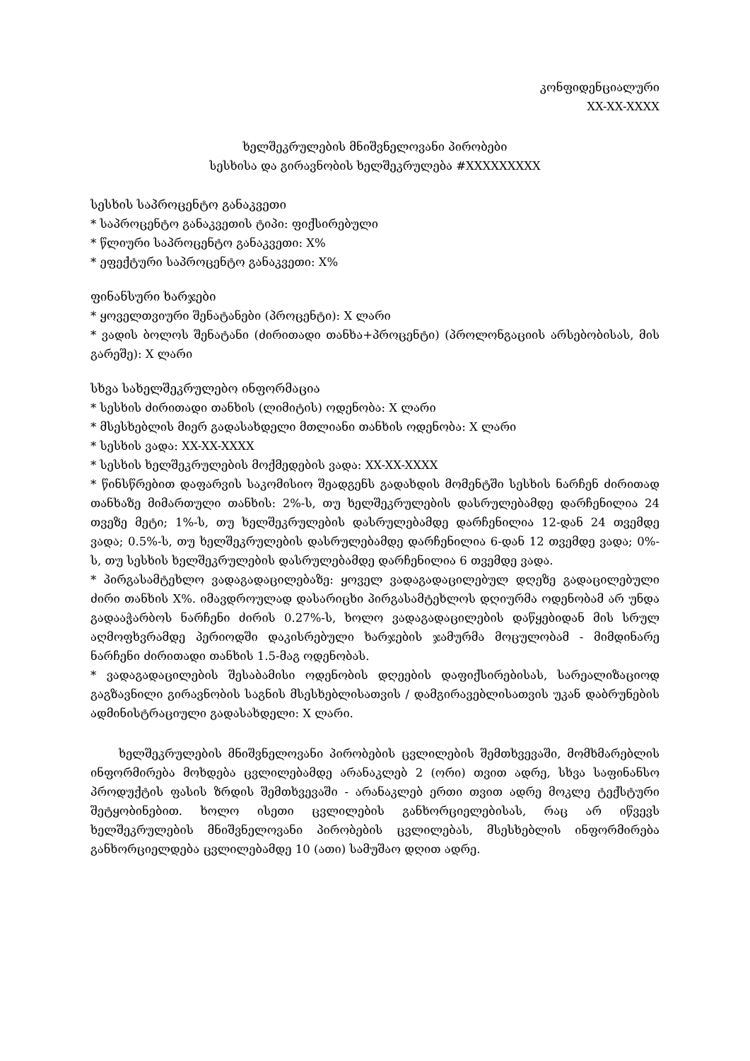კონფიდენციალური
XX-XX-XXXX
ხელშეკრულების მნიშვნელოვანი პირობები
სესხისა და გირავნობის ხელშეკრულება #XXXXXXXXX
სესხის საპროცენტო განაკვეთი
* საპროცენტო განაკვეთის ტიპი: ფიქსირებული
* წლიური საპროცენტო განაკვეთი: X%
* ეფექტური საპროცენტო განაკვეთი: X%
ფინანსური ხარჯები
* ყოველთვიური შენატანები (პროცენტი): X ლარი
* ვადის ბოლოს შენატანი (ძირითადი თანხა+პროცენტი) (პროლონგაციის არსებობისას, მის გარეშე): X ლარი
სხვა სახელშეკრულებო ინფორმაცია
* სესხის ძირითადი თანხის (ლიმიტის) ოდენობა: X ლარი
* მსესხებლის მიერ გადასახდელი მთლიანი თანხის ოდენობა: X ლარი
* სესხის ვადა: XX-XX-XXXX
* სესხის ხელშეკრულების მოქმედების ვადა: XX-XX-XXXX
* წინსწრებით დაფარვის საკომისიო შეადგენს გადახდის მომენტში სესხის ნარჩენ ძირითად თანხაზე მიმართული თანხის: 2%-ს, თუ ხელშეკრულების დასრულებამდე დარჩენილია 24 თვეზე მეტი; 1%-ს, თუ ხელშეკრულების დასრულებამდე დარჩენილია 12-დან 24 თვემდე ვადა; 0.5%-ს, თუ ხელშეკრულების დასრულებამდე დარჩენილია 6-დან 12 თვემდე ვადა; 0%-ს, თუ სესხის ხელშეკრულების დასრულებამდე დარჩენილია 6 თვემდე ვადა.
* პირგასამტეხლო ვადაგადაცილებაზე: ყოველ ვადაგადაცილებულ დღეზე გადაცილებული ძირი თანხის X%. იმავდროულად დასარიცხი პირგასამტეხლოს დღიურმა ოდენობამ არ უნდა გადააჭარბოს ნარჩენი ძირის 0.27%-ს, ხოლო ვადაგადაცილების დაწყებიდან მის სრულ აღმოფხვრამდე პერიოდში დაკისრებული ხარჯების ჯამურმა მოცულობამ - მიმდინარე ნარჩენი ძირითადი თანხის 1.5-მაგ ოდენობას.
* ვადაგადაცილების შესაბამისი ოდენობის დღეების დაფიქსირებისას, სარეალიზაციოდ გაგზავნილი გირავნობის საგნის მსესხებლისათვის / დამგირავებლისათვის უკან დაბრუნების ადმინისტრაციული გადასახდელი: X ლარი.
ხელშეკრულების მნიშვნელოვანი პირობების ცვლილების შემთხვევაში, მომხმარებლის ინფორმირება მოხდება ცვლილებამდე არანაკლებ 2 (ორი) თვით ადრე, სხვა საფინანსო პროდუქტის ფასის ზრდის შემთხვევაში - არანაკლებ ერთი თვით ადრე მოკლე ტექსტური შეტყობინებით. ხოლო ისეთი ცვლილების განხორციელებისას, რაც არ იწვევს ხელშეკრულების მნიშვნელოვანი პირობების ცვლილებას, მსესხებლის ინფორმირება განხორციელდება ცვლილებამდე 10 (ათი) სამუშაო დღით ადრე.